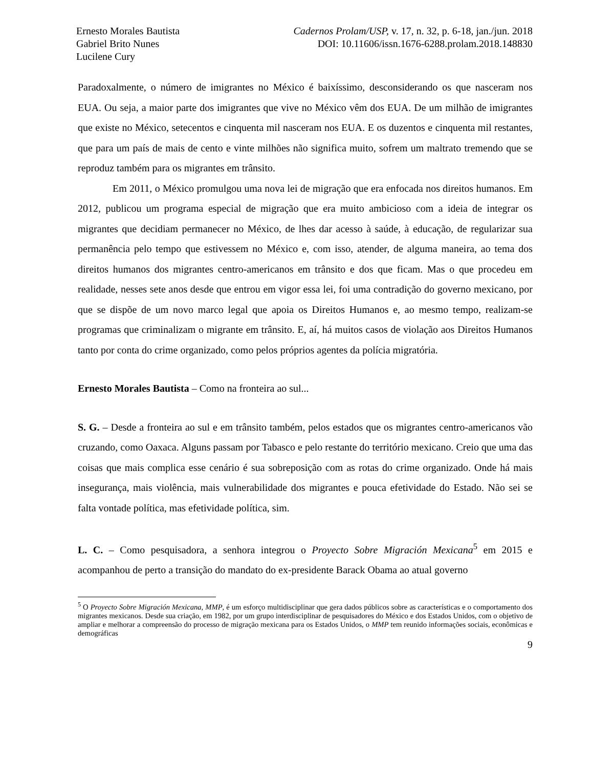Ernesto Morales Bautista
Gabriel Brito Nunes
Lucilene Cury
Cadernos Prolam/USP, v. 17, n. 32, p. 6-18, jan./jun. 2018
DOI: 10.11606/issn.1676-6288.prolam.2018.148830
Paradoxalmente, o número de imigrantes no México é baixíssimo, desconsiderando os que nasceram nos EUA. Ou seja, a maior parte dos imigrantes que vive no México vêm dos EUA. De um milhão de imigrantes que existe no México, setecentos e cinquenta mil nasceram nos EUA. E os duzentos e cinquenta mil restantes, que para um país de mais de cento e vinte milhões não significa muito, sofrem um maltrato tremendo que se reproduz também para os migrantes em trânsito.
Em 2011, o México promulgou uma nova lei de migração que era enfocada nos direitos humanos. Em 2012, publicou um programa especial de migração que era muito ambicioso com a ideia de integrar os migrantes que decidiam permanecer no México, de lhes dar acesso à saúde, à educação, de regularizar sua permanência pelo tempo que estivessem no México e, com isso, atender, de alguma maneira, ao tema dos direitos humanos dos migrantes centro-americanos em trânsito e dos que ficam. Mas o que procedeu em realidade, nesses sete anos desde que entrou em vigor essa lei, foi uma contradição do governo mexicano, por que se dispõe de um novo marco legal que apoia os Direitos Humanos e, ao mesmo tempo, realizam-se programas que criminalizam o migrante em trânsito. E, aí, há muitos casos de violação aos Direitos Humanos tanto por conta do crime organizado, como pelos próprios agentes da polícia migratória.
Ernesto Morales Bautista – Como na fronteira ao sul...
S. G. – Desde a fronteira ao sul e em trânsito também, pelos estados que os migrantes centro-americanos vão cruzando, como Oaxaca. Alguns passam por Tabasco e pelo restante do território mexicano. Creio que uma das coisas que mais complica esse cenário é sua sobreposição com as rotas do crime organizado. Onde há mais insegurança, mais violência, mais vulnerabilidade dos migrantes e pouca efetividade do Estado. Não sei se falta vontade política, mas efetividade política, sim.
L. C. – Como pesquisadora, a senhora integrou o Proyecto Sobre Migración Mexicana<sup>5</sup> em 2015 e acompanhou de perto a transição do mandato do ex-presidente Barack Obama ao atual governo
<sup>5</sup> O Proyecto Sobre Migración Mexicana, MMP, é um esforço multidisciplinar que gera dados públicos sobre as características e o comportamento dos migrantes mexicanos. Desde sua criação, em 1982, por um grupo interdisciplinar de pesquisadores do México e dos Estados Unidos, com o objetivo de ampliar e melhorar a compreensão do processo de migração mexicana para os Estados Unidos, o MMP tem reunido informações sociais, econômicas e demográficas
9